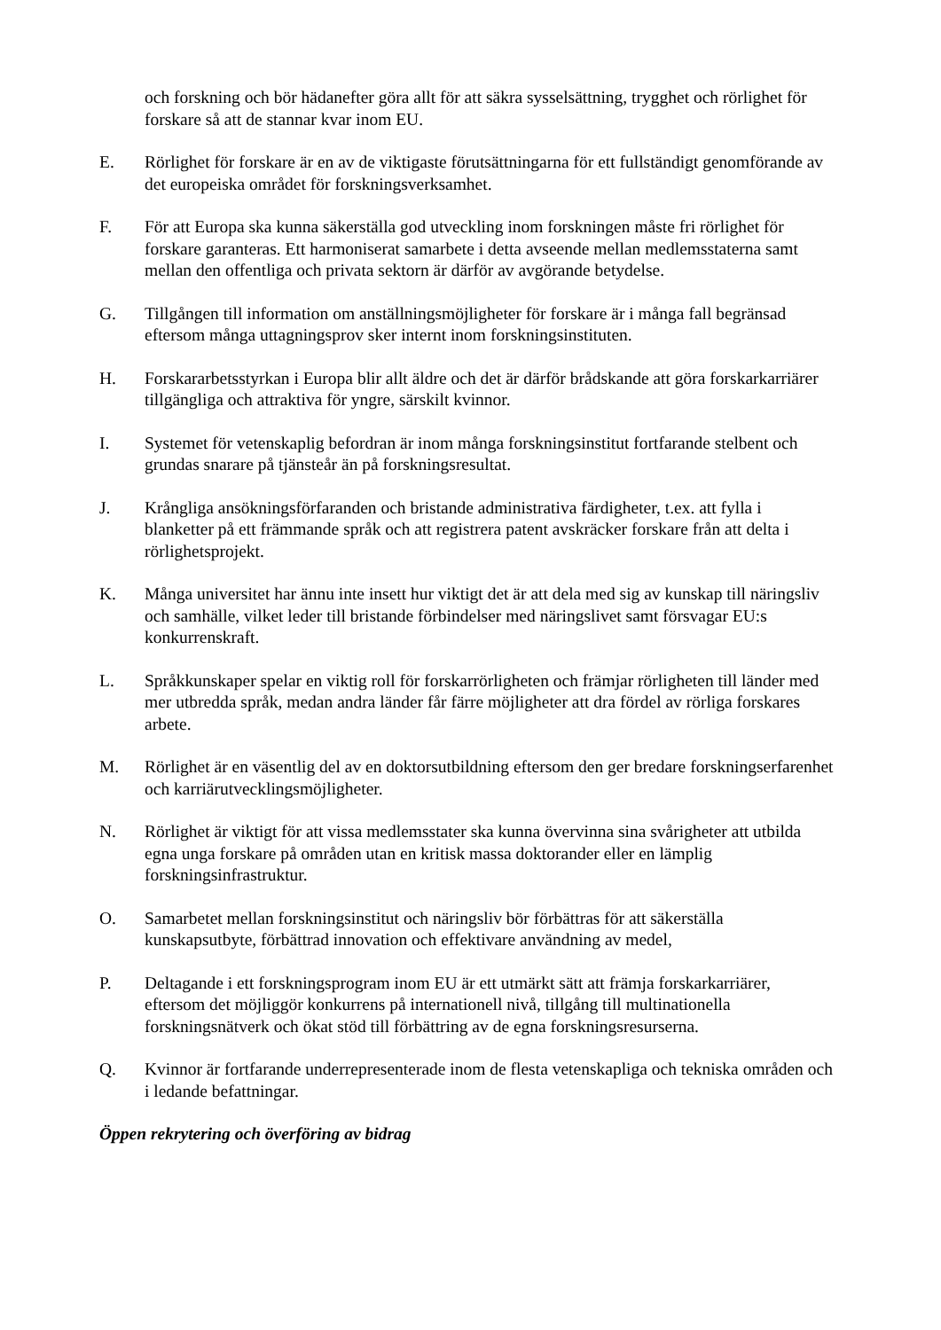och forskning och bör hädanefter göra allt för att säkra sysselsättning, trygghet och rörlighet för forskare så att de stannar kvar inom EU.
E. Rörlighet för forskare är en av de viktigaste förutsättningarna för ett fullständigt genomförande av det europeiska området för forskningsverksamhet.
F. För att Europa ska kunna säkerställa god utveckling inom forskningen måste fri rörlighet för forskare garanteras. Ett harmoniserat samarbete i detta avseende mellan medlemsstaterna samt mellan den offentliga och privata sektorn är därför av avgörande betydelse.
G. Tillgången till information om anställningsmöjligheter för forskare är i många fall begränsad eftersom många uttagningsprov sker internt inom forskningsinstituten.
H. Forskararbetsstyrkan i Europa blir allt äldre och det är därför brådskande att göra forskarkarriärer tillgängliga och attraktiva för yngre, särskilt kvinnor.
I. Systemet för vetenskaplig befordran är inom många forskningsinstitut fortfarande stelbent och grundas snarare på tjänsteår än på forskningsresultat.
J. Krångliga ansökningsförfaranden och bristande administrativa färdigheter, t.ex. att fylla i blanketter på ett främmande språk och att registrera patent avskräcker forskare från att delta i rörlighetsprojekt.
K. Många universitet har ännu inte insett hur viktigt det är att dela med sig av kunskap till näringsliv och samhälle, vilket leder till bristande förbindelser med näringslivet samt försvagar EU:s konkurrenskraft.
L. Språkkunskaper spelar en viktig roll för forskarrörligheten och främjar rörligheten till länder med mer utbredda språk, medan andra länder får färre möjligheter att dra fördel av rörliga forskares arbete.
M. Rörlighet är en väsentlig del av en doktorsutbildning eftersom den ger bredare forskningserfarenhet och karriärutvecklingsmöjligheter.
N. Rörlighet är viktigt för att vissa medlemsstater ska kunna övervinna sina svårigheter att utbilda egna unga forskare på områden utan en kritisk massa doktorander eller en lämplig forskningsinfrastruktur.
O. Samarbetet mellan forskningsinstitut och näringsliv bör förbättras för att säkerställa kunskapsutbyte, förbättrad innovation och effektivare användning av medel,
P. Deltagande i ett forskningsprogram inom EU är ett utmärkt sätt att främja forskarkarriärer, eftersom det möjliggör konkurrens på internationell nivå, tillgång till multinationella forskningsnätverk och ökat stöd till förbättring av de egna forskningsresurserna.
Q. Kvinnor är fortfarande underrepresenterade inom de flesta vetenskapliga och tekniska områden och i ledande befattningar.
Öppen rekrytering och överföring av bidrag